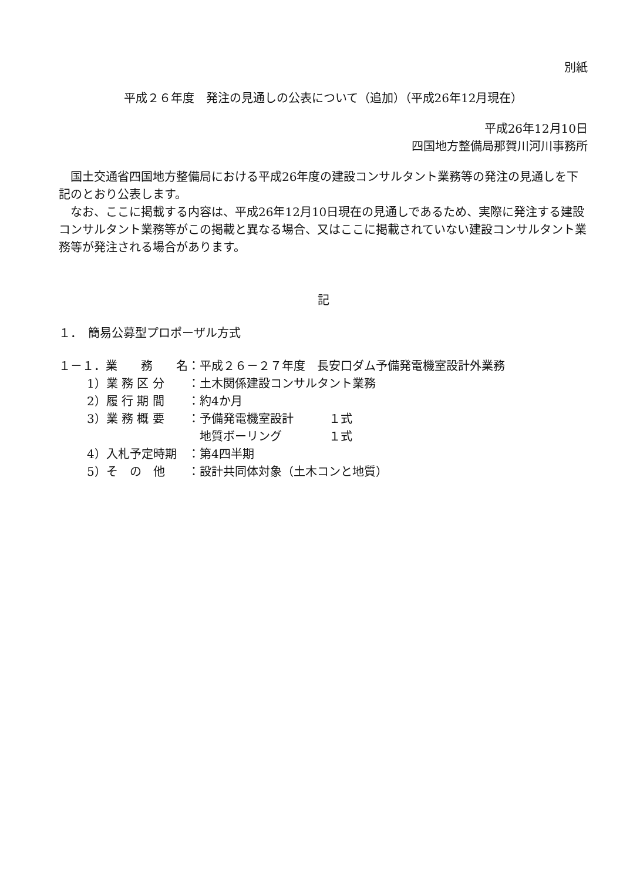別紙
平成２６年度　発注の見通しの公表について（追加）（平成26年12月現在）
平成26年12月10日
四国地方整備局那賀川河川事務所
国土交通省四国地方整備局における平成26年度の建設コンサルタント業務等の発注の見通しを下記のとおり公表します。
なお、ここに掲載する内容は、平成26年12月10日現在の見通しであるため、実際に発注する建設コンサルタント業務等がこの掲載と異なる場合、又はここに掲載されていない建設コンサルタント業務等が発注される場合があります。
記
１．　簡易公募型プロポーザル方式
| １－１．業 務 名 | | ：平成２６－２７年度 長安口ダム予備発電機室設計外業務 |
| | 1）業 務 区 分 | ：土木関係建設コンサルタント業務 |
| | 2）履 行 期 間 | ：約4か月 |
| | 3）業 務 概 要 | ：予備発電機室設計 １式 地質ボーリング １式 |
| | 4）入札予定時期 | ：第4四半期 |
| | 5）そ の 他 | ：設計共同体対象（土木コンと地質） |